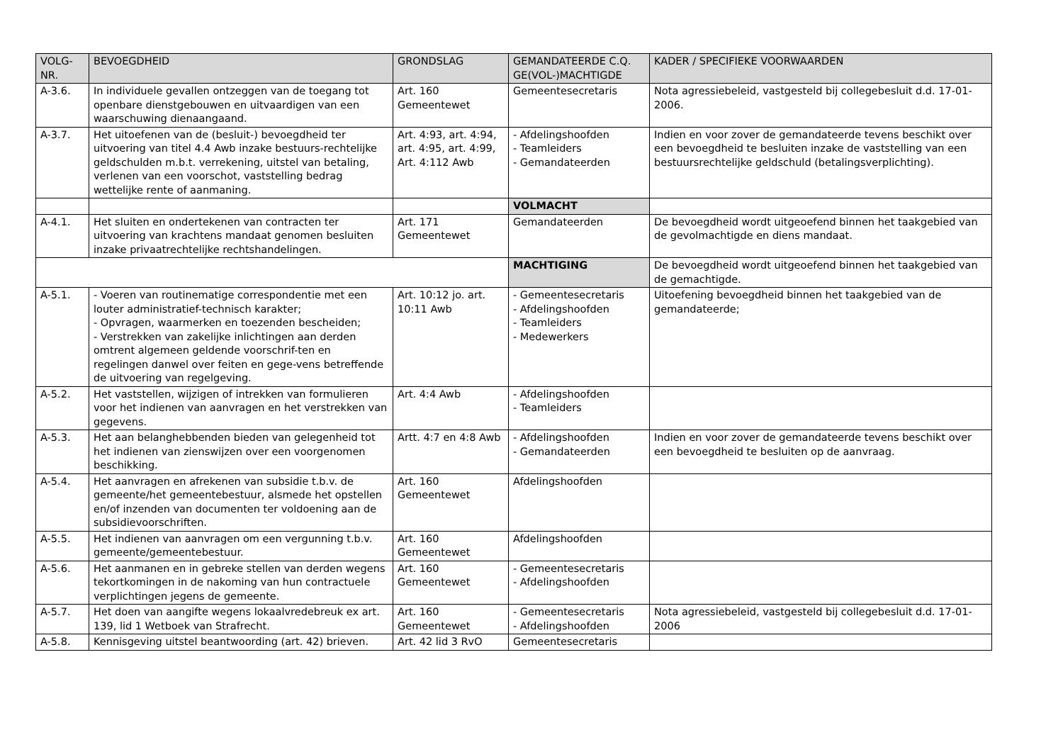| VOLG- NR. | BEVOEGDHEID | GRONDSLAG | GEMANDATEERDE C.Q. GE(VOL-)MACHTIGDE | KADER / SPECIFIEKE VOORWAARDEN |
| --- | --- | --- | --- | --- |
| A-3.6. | In individuele gevallen ontzeggen van de toegang tot openbare dienstgebouwen en uitvaardigen van een waarschuwing dienaangaand. | Art. 160 Gemeentewet | Gemeentesecretaris | Nota agressiebeleid, vastgesteld bij collegebesluit d.d. 17-01-2006. |
| A-3.7. | Het uitoefenen van de (besluit-) bevoegdheid ter uitvoering van titel 4.4 Awb inzake bestuurs-rechtelijke geldschulden m.b.t. verrekening, uitstel van betaling, verlenen van een voorschot, vaststelling bedrag wettelijke rente of aanmaning. | Art. 4:93, art. 4:94, art. 4:95, art. 4:99, Art. 4:112 Awb | - Afdelingshoofden - Teamleiders - Gemandateerden | Indien en voor zover de gemandateerde tevens beschikt over een bevoegdheid te besluiten inzake de vaststelling van een bestuursrechtelijke geldschuld (betalingsverplichting). |
| | | | VOLMACHT | |
| A-4.1. | Het sluiten en ondertekenen van contracten ter uitvoering van krachtens mandaat genomen besluiten inzake privaatrechtelijke rechtshandelingen. | Art. 171 Gemeentewet | Gemandateerden | De bevoegdheid wordt uitgeoefend binnen het taakgebied van de gevolmachtigde en diens mandaat. |
| | | | MACHTIGING | De bevoegdheid wordt uitgeoefend binnen het taakgebied van de gemachtigde. |
| A-5.1. | - Voeren van routinematige correspondentie met een louter administratief-technisch karakter; - Opvragen, waarmerken en toezenden bescheiden; - Verstrekken van zakelijke inlichtingen aan derden omtrent algemeen geldende voorschrif-ten en regelingen danwel over feiten en gege-vens betreffende de uitvoering van regelgeving. | Art. 10:12 jo. art. 10:11 Awb | - Gemeentesecretaris - Afdelingshoofden - Teamleiders - Medewerkers | Uitoefening bevoegdheid binnen het taakgebied van de gemandateerde; |
| A-5.2. | Het vaststellen, wijzigen of intrekken van formulieren voor het indienen van aanvragen en het verstrekken van gegevens. | Art. 4:4 Awb | - Afdelingshoofden - Teamleiders | |
| A-5.3. | Het aan belanghebbenden bieden van gelegenheid tot het indienen van zienswijzen over een voorgenomen beschikking. | Artt. 4:7 en 4:8 Awb | - Afdelingshoofden - Gemandateerden | Indien en voor zover de gemandateerde tevens beschikt over een bevoegdheid te besluiten op de aanvraag. |
| A-5.4. | Het aanvragen en afrekenen van subsidie t.b.v. de gemeente/het gemeentebestuur, alsmede het opstellen en/of inzenden van documenten ter voldoening aan de subsidievoorschriften. | Art. 160 Gemeentewet | Afdelingshoofden | |
| A-5.5. | Het indienen van aanvragen om een vergunning t.b.v. gemeente/gemeentebestuur. | Art. 160 Gemeentewet | Afdelingshoofden | |
| A-5.6. | Het aanmanen en in gebreke stellen van derden wegens tekortkomingen in de nakoming van hun contractuele verplichtingen jegens de gemeente. | Art. 160 Gemeentewet | - Gemeentesecretaris - Afdelingshoofden | |
| A-5.7. | Het doen van aangifte wegens lokaalvredebreuk ex art. 139, lid 1 Wetboek van Strafrecht. | Art. 160 Gemeentewet | - Gemeentesecretaris - Afdelingshoofden | Nota agressiebeleid, vastgesteld bij collegebesluit d.d. 17-01-2006 |
| A-5.8. | Kennisgeving uitstel beantwoording (art. 42) brieven. | Art. 42 lid 3 RvO | Gemeentesecretaris | |